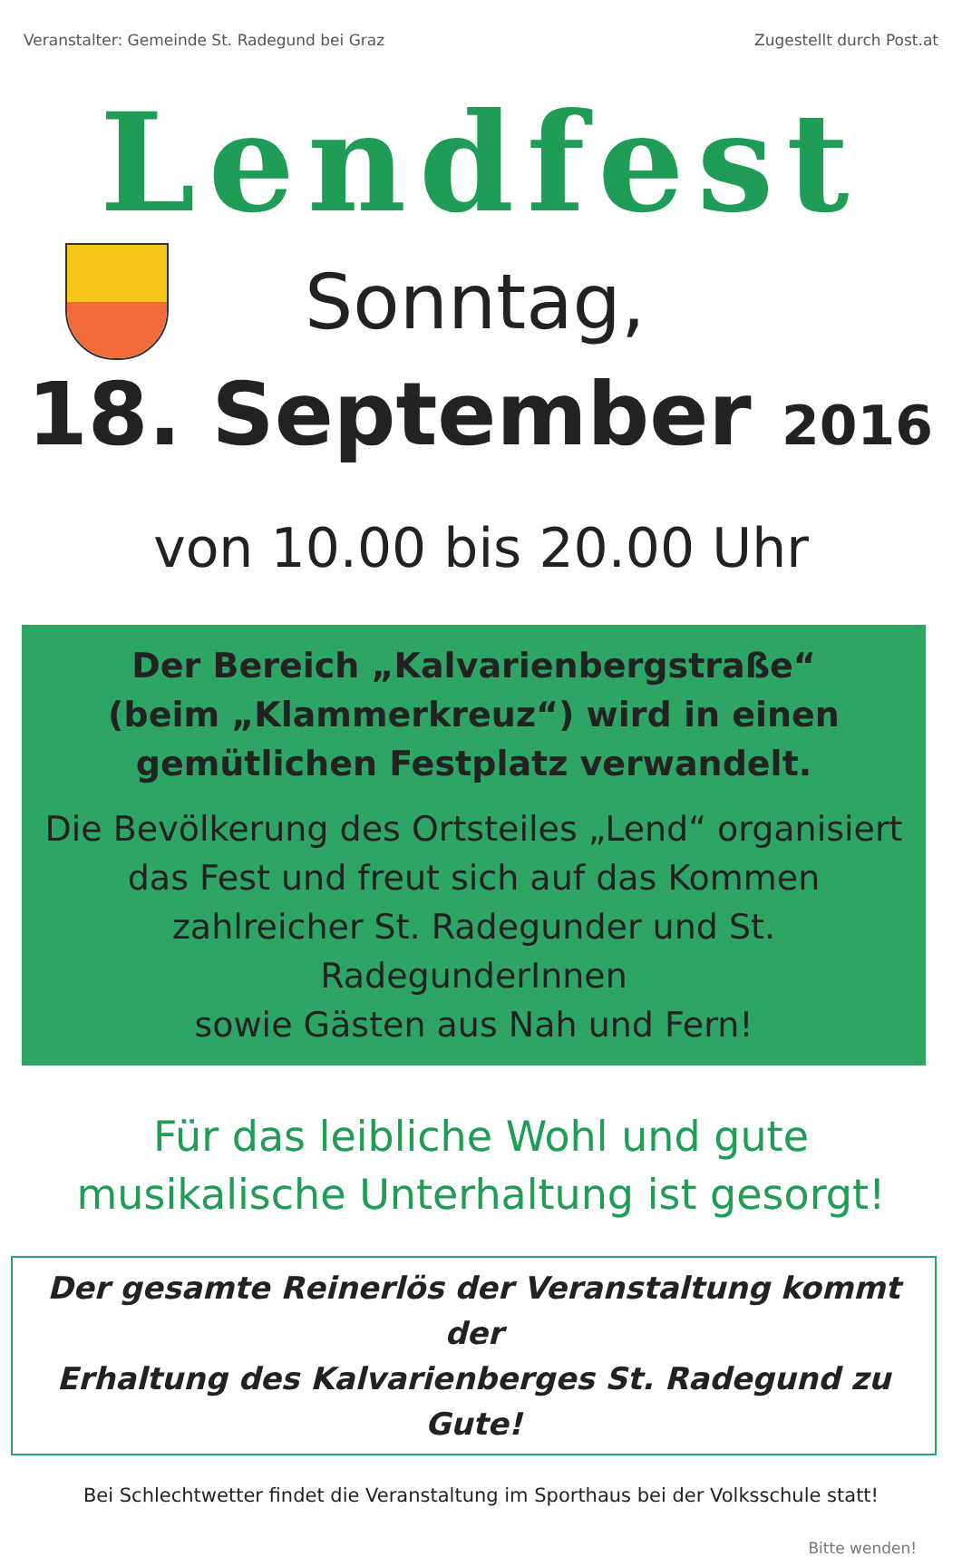Veranstalter: Gemeinde St. Radegund bei Graz Zugestellt durch Post.at
Lendfest
Sonntag,
18. September 2016
von 10.00 bis 20.00 Uhr
Der Bereich „Kalvarienbergstraße“
(beim „Klammerkreuz“) wird in einen
gemütlichen Festplatz verwandelt.
Die Bevölkerung des Ortsteiles „Lend“ organisiert
das Fest und freut sich auf das Kommen
zahlreicher St. Radegunder und St. RadegunderInnen
sowie Gästen aus Nah und Fern!
Für das leibliche Wohl und gute
musikalische Unterhaltung ist gesorgt!
Der gesamte Reinerlös der Veranstaltung kommt der
Erhaltung des Kalvarienberges St. Radegund zu Gute!
Bei Schlechtwetter findet die Veranstaltung im Sporthaus bei der Volksschule statt!
Bitte wenden!